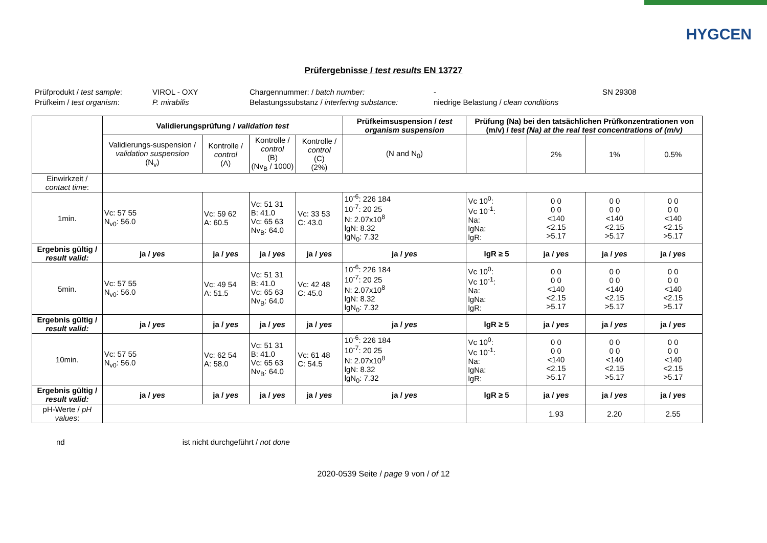HYGCEN
Prüfergebnisse / test results EN 13727
Prüfprodukt / test sample:
VIROL - OXY
Chargennummer: / batch number:
-
SN 29308
Prüfkeim / test organism:
P. mirabilis
Belastungssubstanz / interfering substance:
niedrige Belastung / clean conditions
| | Validierungsprüfung / validation test | | | | Prüfkeimsuspension / test organism suspension | Prüfung (Na) bei den tatsächlichen Prüfkonzentrationen von (m/v) / test (Na) at the real test concentrations of (m/v) | | | |
| --- | --- | --- | --- | --- | --- | --- | --- | --- | --- |
| | Validierungs-suspension / validation suspension (N<sub>v</sub>) | Kontrolle / control (A) | Kontrolle / control (B) (Nv<sub>B</sub> / 1000) | Kontrolle / control (C) (2%) | (N and N<sub>0</sub>) | | 2% | 1% | 0.5% |
| Einwirkzeit / contact time : | | | | | | | | | |
| 1min. | Vc: 57 55 N<sub>v0</sub>: 56.0 | Vc: 59 62 A: 60.5 | Vc: 51 31 B: 41.0 Vc: 65 63 Nv<sub>B</sub>: 64.0 | Vc: 33 53 C: 43.0 | 10<sup>-6</sup>: 226 184 10<sup>-7</sup>: 20 25 N: 2.07x10<sup>8</sup> lgN: 8.32 lgN<sub>0</sub>: 7.32 | Vc 10<sup>0</sup>: Vc 10<sup>-1</sup>: Na: lgNa: lgR: | 0 0 0 0 <140 <2.15 >5.17 | 0 0 0 0 <140 <2.15 >5.17 | 0 0 0 0 <140 <2.15 >5.17 |
| Ergebnis gültig / result valid: | ja / yes | ja / yes | ja / yes | ja / yes | ja / yes | lgR ≥ 5 | ja / yes | ja / yes | ja / yes |
| 5min. | Vc: 57 55 N<sub>v0</sub>: 56.0 | Vc: 49 54 A: 51.5 | Vc: 51 31 B: 41.0 Vc: 65 63 Nv<sub>B</sub>: 64.0 | Vc: 42 48 C: 45.0 | 10<sup>-6</sup>: 226 184 10<sup>-7</sup>: 20 25 N: 2.07x10<sup>8</sup> lgN: 8.32 lgN<sub>0</sub>: 7.32 | Vc 10<sup>0</sup>: Vc 10<sup>-1</sup>: Na: lgNa: lgR: | 0 0 0 0 <140 <2.15 >5.17 | 0 0 0 0 <140 <2.15 >5.17 | 0 0 0 0 <140 <2.15 >5.17 |
| Ergebnis gültig / result valid: | ja / yes | ja / yes | ja / yes | ja / yes | ja / yes | lgR ≥ 5 | ja / yes | ja / yes | ja / yes |
| 10min. | Vc: 57 55 N<sub>v0</sub>: 56.0 | Vc: 62 54 A: 58.0 | Vc: 51 31 B: 41.0 Vc: 65 63 Nv<sub>B</sub>: 64.0 | Vc: 61 48 C: 54.5 | 10<sup>-6</sup>: 226 184 10<sup>-7</sup>: 20 25 N: 2.07x10<sup>8</sup> lgN: 8.32 lgN<sub>0</sub>: 7.32 | Vc 10<sup>0</sup>: Vc 10<sup>-1</sup>: Na: lgNa: lgR: | 0 0 0 0 <140 <2.15 >5.17 | 0 0 0 0 <140 <2.15 >5.17 | 0 0 0 0 <140 <2.15 >5.17 |
| Ergebnis gültig / result valid: | ja / yes | ja / yes | ja / yes | ja / yes | ja / yes | lgR ≥ 5 | ja / yes | ja / yes | ja / yes |
| pH-Werte / pH values : | | | | | | | 1.93 | 2.20 | 2.55 |
nd ist nicht durchgeführt / not done
2020-0539 Seite / page 9 von / of 12